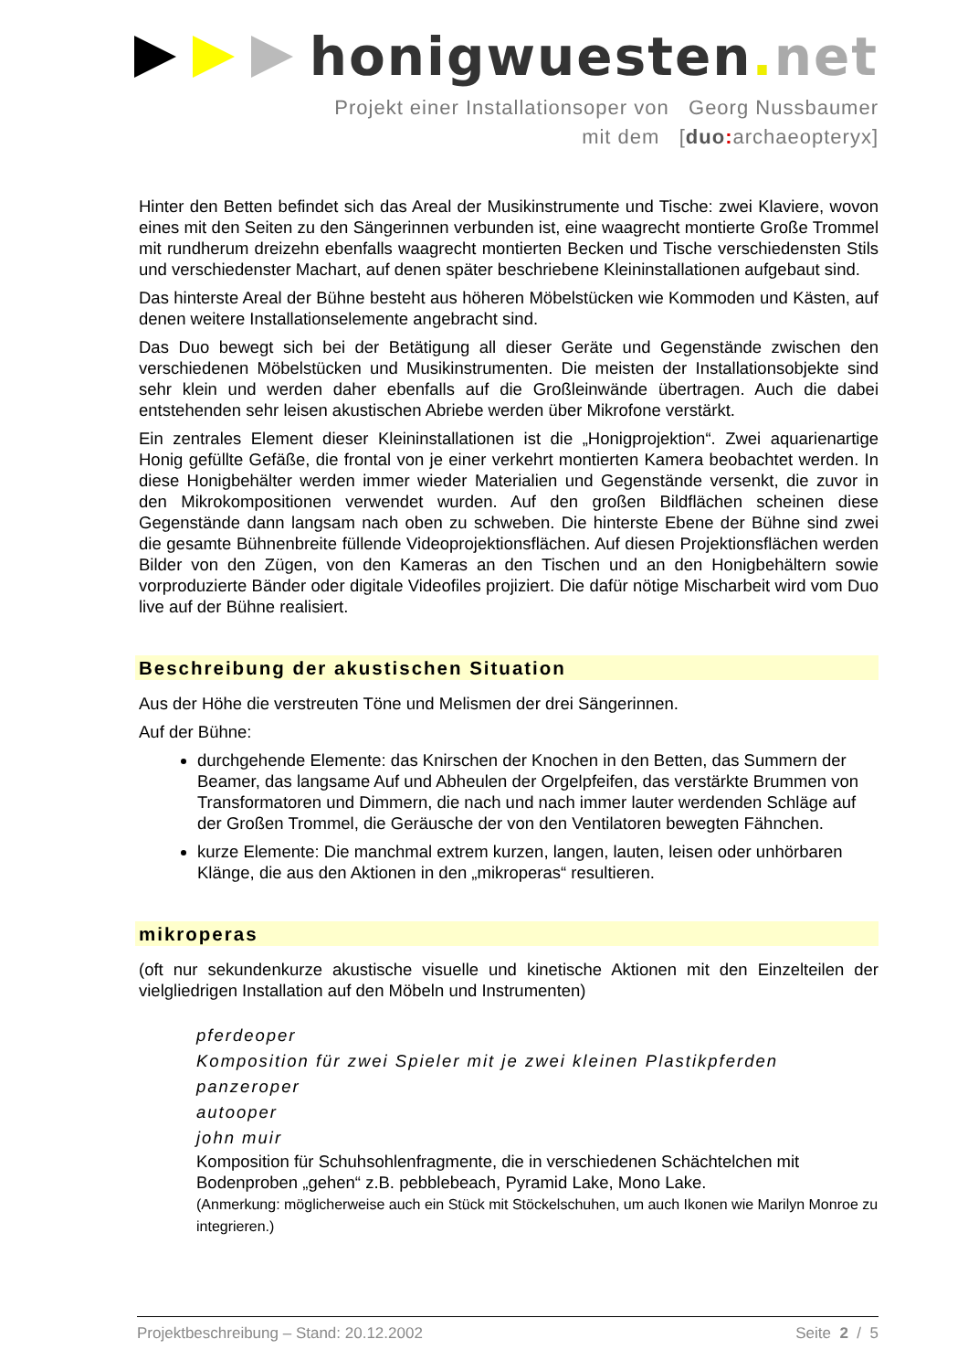honigwuesten. net
Projekt einer Installationsoper von Georg Nussbaumer
mit dem [duo: archaeopteryx]
Hinter den Betten befindet sich das Areal der Musikinstrumente und Tische: zwei Klaviere, wovon eines mit den Seiten zu den Sängerinnen verbunden ist, eine waagrecht montierte Große Trommel mit rundherum dreizehn ebenfalls waagrecht montierten Becken und Tische verschiedensten Stils und verschiedenster Machart, auf denen später beschriebene Kleininstallationen aufgebaut sind.
Das hinterste Areal der Bühne besteht aus höheren Möbelstücken wie Kommoden und Kästen, auf denen weitere Installationselemente angebracht sind.
Das Duo bewegt sich bei der Betätigung all dieser Geräte und Gegenstände zwischen den verschiedenen Möbelstücken und Musikinstrumenten. Die meisten der Installationsobjekte sind sehr klein und werden daher ebenfalls auf die Großleinwände übertragen. Auch die dabei entstehenden sehr leisen akustischen Abriebe werden über Mikrofone verstärkt.
Ein zentrales Element dieser Kleininstallationen ist die „Honigprojektion“. Zwei aquarienartige Honig gefüllte Gefäße, die frontal von je einer verkehrt montierten Kamera beobachtet werden. In diese Honigbehälter werden immer wieder Materialien und Gegenstände versenkt, die zuvor in den Mikrokompositionen verwendet wurden. Auf den großen Bildflächen scheinen diese Gegenstände dann langsam nach oben zu schweben. Die hinterste Ebene der Bühne sind zwei die gesamte Bühnenbreite füllende Videoprojektionsflächen. Auf diesen Projektionsflächen werden Bilder von den Zügen, von den Kameras an den Tischen und an den Honigbehältern sowie vorproduzierte Bänder oder digitale Videofiles projiziert. Die dafür nötige Mischarbeit wird vom Duo live auf der Bühne realisiert.
Beschreibung der akustischen Situation
Aus der Höhe die verstreuten Töne und Melismen der drei Sängerinnen.
Auf der Bühne:
durchgehende Elemente: das Knirschen der Knochen in den Betten, das Summern der Beamer, das langsame Auf und Abheulen der Orgelpfeifen, das verstärkte Brummen von Transformatoren und Dimmern, die nach und nach immer lauter werdenden Schläge auf der Großen Trommel, die Geräusche der von den Ventilatoren bewegten Fähnchen.
kurze Elemente: Die manchmal extrem kurzen, langen, lauten, leisen oder unhörbaren Klänge, die aus den Aktionen in den „mikroperas“ resultieren.
mikroperas
(oft nur sekundenkurze akustische visuelle und kinetische Aktionen mit den Einzelteilen der vielgliedrigen Installation auf den Möbeln und Instrumenten)
pferdeoper
Komposition für zwei Spieler mit je zwei kleinen Plastikpferden
panzeroper
autooper
john muir
Komposition für Schuhsohlenfragmente, die in verschiedenen Schächtelchen mit Bodenproben „gehen“ z.B. pebblebeach, Pyramid Lake, Mono Lake.
(Anmerkung: möglicherweise auch ein Stück mit Stöckelschuhen, um auch Ikonen wie Marilyn Monroe zu integrieren.)
Projektbeschreibung – Stand: 20.12.2002 Seite 2 / 5